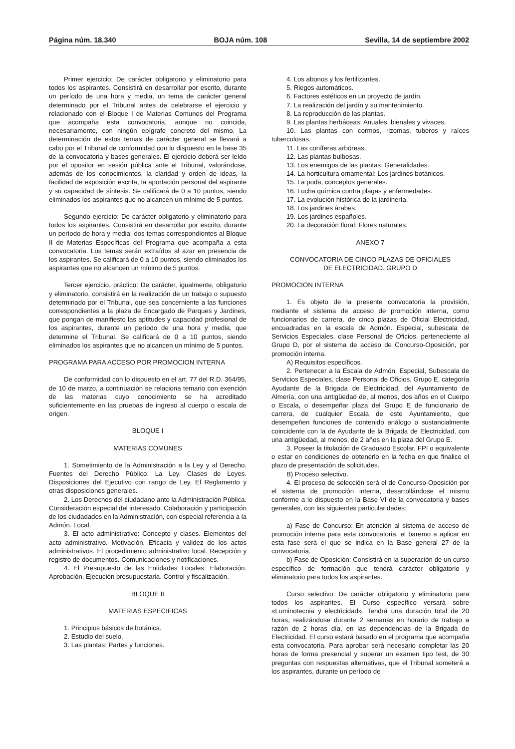Página núm. 18.340 BOJA núm. 108 Sevilla, 14 de septiembre 2002
Primer ejercicio: De carácter obligatorio y eliminatorio para todos los aspirantes. Consistirá en desarrollar por escrito, durante un período de una hora y media, un tema de carácter general determinado por el Tribunal antes de celebrarse el ejercicio y relacionado con el Bloque I de Materias Comunes del Programa que acompaña esta convocatoria, aunque no coincida, necesariamente, con ningún epígrafe concreto del mismo. La determinación de estos temas de carácter general se llevará a cabo por el Tribunal de conformidad con lo dispuesto en la base 35 de la convocatoria y bases generales. El ejercicio deberá ser leído por el opositor en sesión pública ante el Tribunal, valorándose, además de los conocimientos, la claridad y orden de ideas, la facilidad de exposición escrita, la aportación personal del aspirante y su capacidad de síntesis. Se calificará de 0 a 10 puntos, siendo eliminados los aspirantes que no alcancen un mínimo de 5 puntos.
Segundo ejercicio: De carácter obligatorio y eliminatorio para todos los aspirantes. Consistirá en desarrollar por escrito, durante un período de hora y media, dos temas correspondientes al Bloque II de Materias Específicas del Programa que acompaña a esta convocatoria. Los temas serán extraídos al azar en presencia de los aspirantes. Se calificará de 0 a 10 puntos, siendo eliminados los aspirantes que no alcancen un mínimo de 5 puntos.
Tercer ejercicio, práctico: De carácter, igualmente, obligatorio y eliminatorio, consistirá en la realización de un trabajo o supuesto determinado por el Tribunal, que sea concerniente a las funciones correspondientes a la plaza de Encargado de Parques y Jardines, que pongan de manifiesto las aptitudes y capacidad profesional de los aspirantes, durante un período de una hora y media, que determine el Tribunal. Se calificará de 0 a 10 puntos, siendo eliminados los aspirantes que no alcancen un mínimo de 5 puntos.
PROGRAMA PARA ACCESO POR PROMOCION INTERNA
De conformidad con lo dispuesto en el art. 77 del R.D. 364/95, de 10 de marzo, a continuación se relaciona temario con exención de las materias cuyo conocimiento se ha acreditado suficientemente en las pruebas de ingreso al cuerpo o escala de origen.
BLOQUE I
MATERIAS COMUNES
1. Sometimiento de la Administración a la Ley y al Derecho. Fuentes del Derecho Público. La Ley. Clases de Leyes. Disposiciones del Ejecutivo con rango de Ley. El Reglamento y otras disposiciones generales.
2. Los Derechos del ciudadano ante la Administración Pública. Consideración especial del interesado. Colaboración y participación de los ciudadados en la Administración, con especial referencia a la Admón. Local.
3. El acto administrativo: Concepto y clases. Elementos del acto administrativo. Motivación. Eficacia y validez de los actos administrativos. El procedimiento administrativo local. Recepción y registro de documentos. Comunicaciones y notificaciones.
4. El Presupuesto de las Entidades Locales: Elaboración. Aprobación. Ejecución presupuestaria. Control y fiscalización.
BLOQUE II
MATERIAS ESPECIFICAS
1. Principios básicos de botánica.
2. Estudio del suelo.
3. Las plantas: Partes y funciones.
4. Los abonos y los fertilizantes.
5. Riegos automáticos.
6. Factores estéticos en un proyecto de jardín.
7. La realización del jardín y su mantenimiento.
8. La reproducción de las plantas.
9. Las plantas herbáceas: Anuales, bienales y vivaces.
10. Las plantas con cormos, rizomas, tuberos y raíces tuberculosas.
11. Las coníferas arbóreas.
12. Las plantas bulbosas.
13. Los enemigos de las plantas: Generalidades.
14. La horticultura ornamental: Los jardines botánicos.
15. La poda, conceptos generales.
16. Lucha química contra plagas y enfermedades.
17. La evolución histórica de la jardinería.
18. Los jardines árabes.
19. Los jardines españoles.
20. La decoración floral: Flores naturales.
ANEXO 7
CONVOCATORIA DE CINCO PLAZAS DE OFICIALES
DE ELECTRICIDAD. GRUPO D
PROMOCION INTERNA
1. Es objeto de la presente convocatoria la provisión, mediante el sistema de acceso de promoción interna, como funcionarios de carrera, de cinco plazas de Oficial Electricidad, encuadradas en la escala de Admón. Especial, subescala de Servicios Especiales, clase Personal de Oficios, perteneciente al Grupo D, por el sistema de acceso de Concurso-Oposición, por promoción interna.
A) Requisitos específicos.
2. Pertenecer a la Escala de Admón. Especial, Subescala de Servicios Especiales, clase Personal de Oficios, Grupo E, categoría Ayudante de la Brigada de Electricidad, del Ayuntamiento de Almería, con una antigüedad de, al menos, dos años en el Cuerpo o Escala, o desempeñar plaza del Grupo E de funcionario de carrera, de cualquier Escala de este Ayuntamiento, que desempeñen funciones de contenido análogo o sustancialmente coincidente con la de Ayudante de la Brigada de Electricidad, con una antigüedad, al menos, de 2 años en la plaza del Grupo E.
3. Poseer la titulación de Graduado Escolar, FPI o equivalente o estar en condiciones de obtenerlo en la fecha en que finalice el plazo de presentación de solicitudes.
B) Proceso selectivo.
4. El proceso de selección será el de Concurso-Oposición por el sistema de promoción interna, desarrollándose el mismo conforme a lo dispuesto en la Base VI de la convocatoria y bases generales, con las siguientes particularidades:
a) Fase de Concurso: En atención al sistema de acceso de promoción interna para esta convocatoria, el baremo a aplicar en esta fase será el que se indica en la Base general 27 de la convocatoria.
b) Fase de Oposición: Consistirá en la superación de un curso específico de formación que tendrá carácter obligatorio y eliminatorio para todos los aspirantes.
Curso selectivo: De carácter obligatorio y eliminatorio para todos los aspirantes. El Curso específico versará sobre «Luminotecnia y electricidad». Tendrá una duración total de 20 horas, realizándose durante 2 semanas en horario de trabajo a razón de 2 horas día, en las dependencias de la Brigada de Electricidad. El curso estará basado en el programa que acompaña esta convocatoria. Para aprobar será necesario completar las 20 horas de forma presencial y superar un examen tipo test, de 30 preguntas con respuestas alternativas, que el Tribunal someterá a los aspirantes, durante un período de